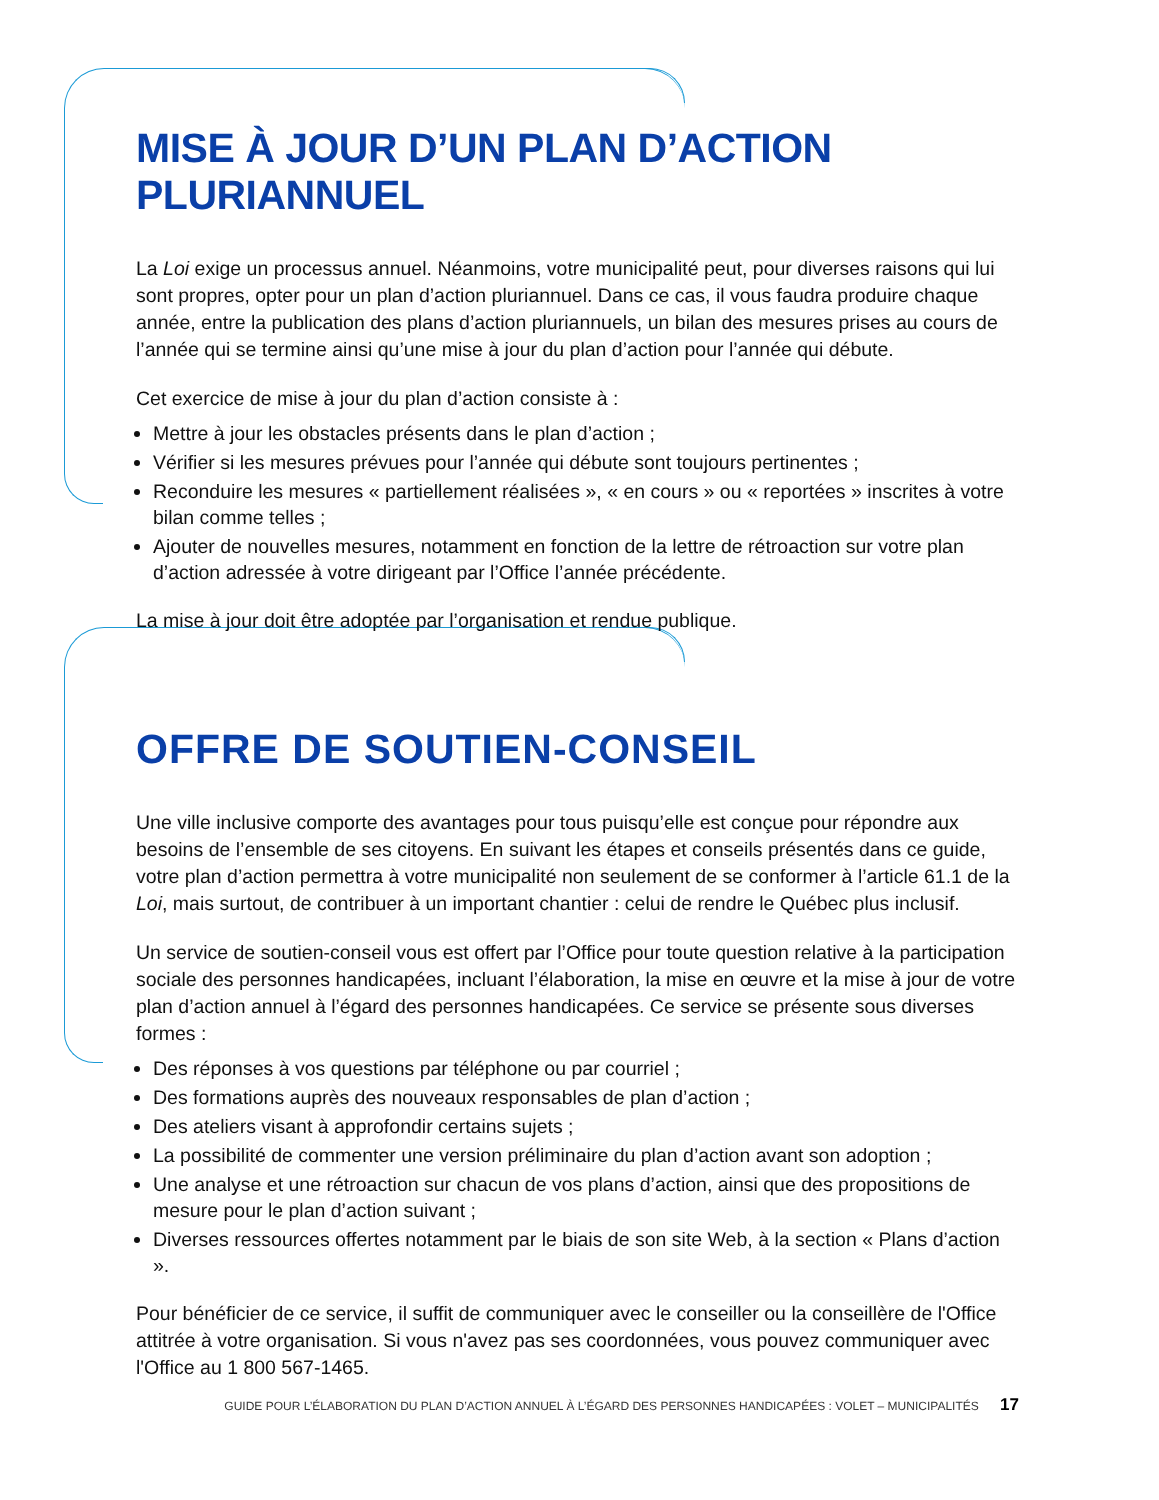MISE À JOUR D’UN PLAN D’ACTION PLURIANNUEL
La Loi exige un processus annuel. Néanmoins, votre municipalité peut, pour diverses raisons qui lui sont propres, opter pour un plan d’action pluriannuel. Dans ce cas, il vous faudra produire chaque année, entre la publication des plans d’action pluriannuels, un bilan des mesures prises au cours de l’année qui se termine ainsi qu’une mise à jour du plan d’action pour l’année qui débute.
Cet exercice de mise à jour du plan d’action consiste à :
Mettre à jour les obstacles présents dans le plan d’action ;
Vérifier si les mesures prévues pour l’année qui débute sont toujours pertinentes ;
Reconduire les mesures « partiellement réalisées », « en cours » ou « reportées » inscrites à votre bilan comme telles ;
Ajouter de nouvelles mesures, notamment en fonction de la lettre de rétroaction sur votre plan d’action adressée à votre dirigeant par l’Office l’année précédente.
La mise à jour doit être adoptée par l’organisation et rendue publique.
OFFRE DE SOUTIEN-CONSEIL
Une ville inclusive comporte des avantages pour tous puisqu’elle est conçue pour répondre aux besoins de l’ensemble de ses citoyens. En suivant les étapes et conseils présentés dans ce guide, votre plan d’action permettra à votre municipalité non seulement de se conformer à l’article 61.1 de la Loi, mais surtout, de contribuer à un important chantier : celui de rendre le Québec plus inclusif.
Un service de soutien-conseil vous est offert par l’Office pour toute question relative à la participation sociale des personnes handicapées, incluant l’élaboration, la mise en œuvre et la mise à jour de votre plan d’action annuel à l’égard des personnes handicapées. Ce service se présente sous diverses formes :
Des réponses à vos questions par téléphone ou par courriel ;
Des formations auprès des nouveaux responsables de plan d’action ;
Des ateliers visant à approfondir certains sujets ;
La possibilité de commenter une version préliminaire du plan d’action avant son adoption ;
Une analyse et une rétroaction sur chacun de vos plans d’action, ainsi que des propositions de mesure pour le plan d’action suivant ;
Diverses ressources offertes notamment par le biais de son site Web, à la section « Plans d’action ».
Pour bénéficier de ce service, il suffit de communiquer avec le conseiller ou la conseillère de l'Office attitrée à votre organisation. Si vous n'avez pas ses coordonnées, vous pouvez communiquer avec l'Office au 1 800 567-1465.
GUIDE POUR L’ÉLABORATION DU PLAN D’ACTION ANNUEL À L’ÉGARD DES PERSONNES HANDICAPÉES : VOLET – MUNICIPALITÉS 17